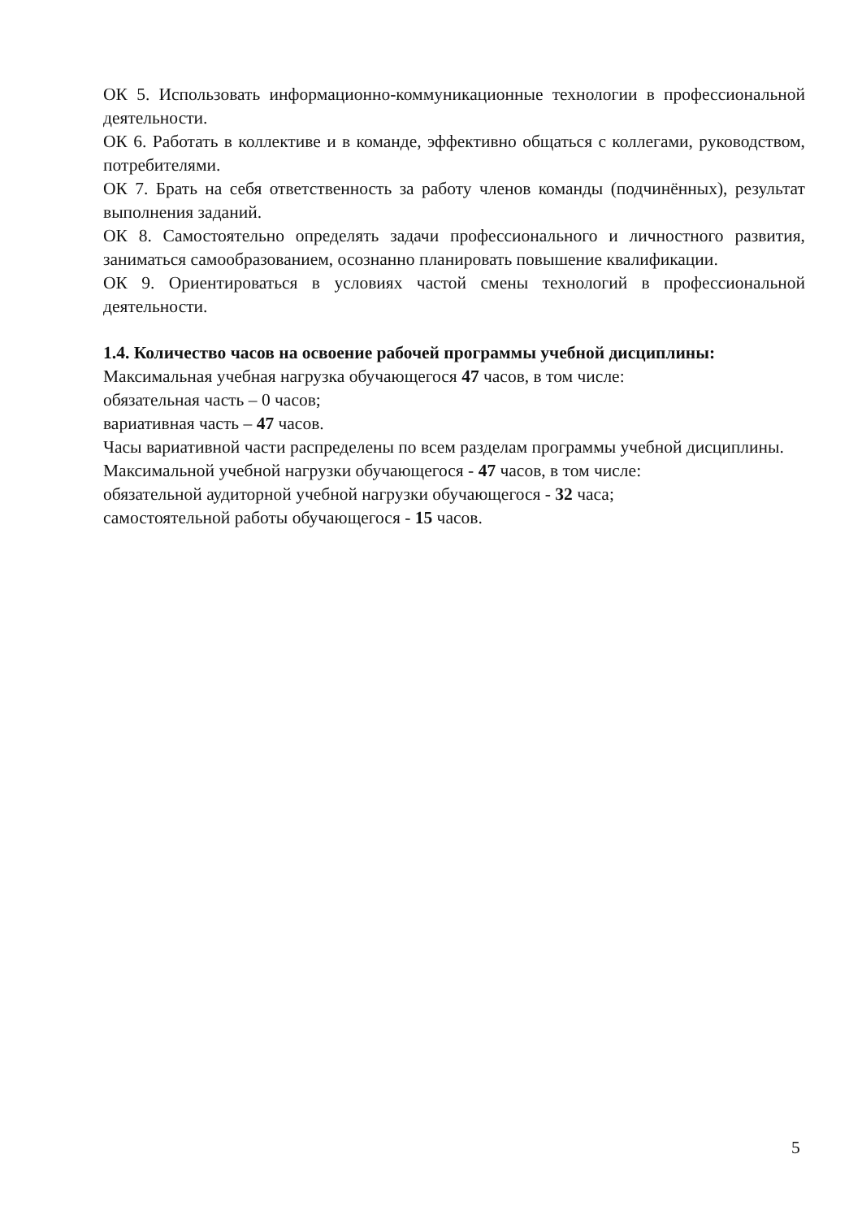ОК 5. Использовать информационно-коммуникационные технологии в профессиональной деятельности.
ОК 6. Работать в коллективе и в команде, эффективно общаться с коллегами, руководством, потребителями.
ОК 7. Брать на себя ответственность за работу членов команды (подчинённых), результат выполнения заданий.
ОК 8. Самостоятельно определять задачи профессионального и личностного развития, заниматься самообразованием, осознанно планировать повышение квалификации.
ОК 9. Ориентироваться в условиях частой смены технологий в профессиональной деятельности.
1.4. Количество часов на освоение рабочей программы учебной дисциплины:
Максимальная учебная нагрузка обучающегося 47 часов, в том числе:
обязательная часть – 0 часов;
вариативная часть – 47 часов.
Часы вариативной части распределены по всем разделам программы учебной дисциплины.
Максимальной учебной нагрузки обучающегося - 47 часов, в том числе:
обязательной аудиторной учебной нагрузки обучающегося - 32 часа;
самостоятельной работы обучающегося - 15 часов.
5